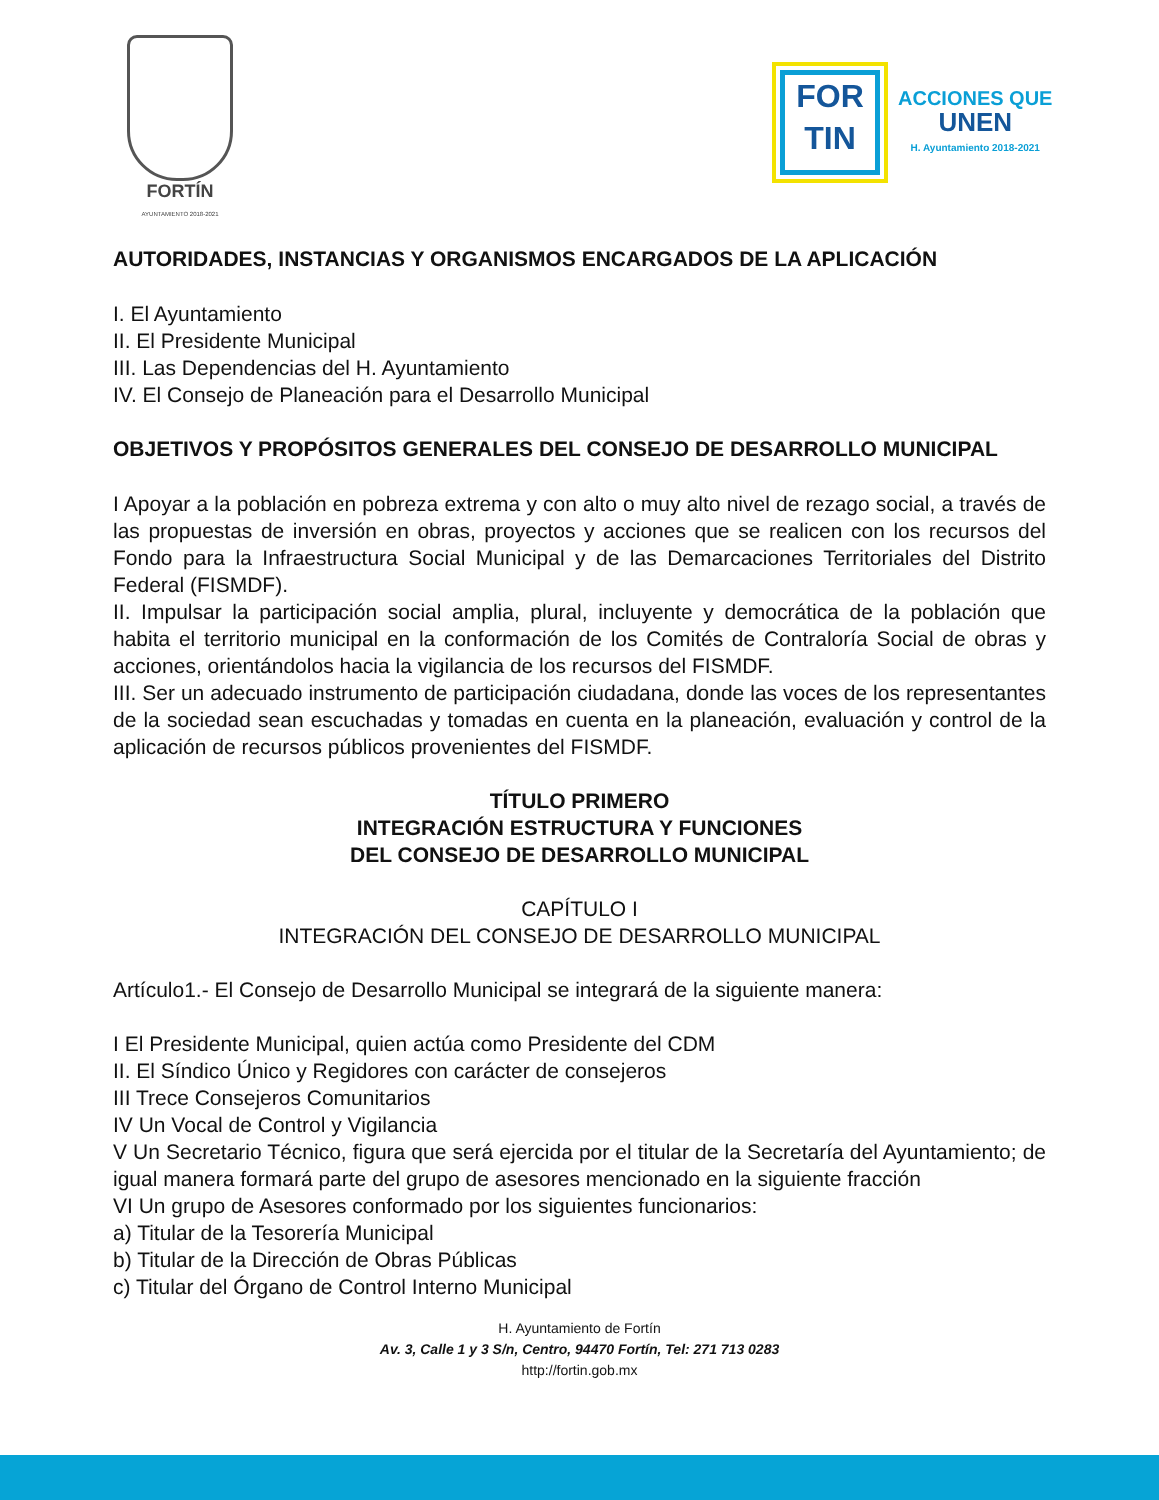FORTÍN
AYUNTAMIENTO 2018-2021
FOR
TIN
ACCIONES QUE
UNEN
H. Ayuntamiento 2018-2021
AUTORIDADES, INSTANCIAS Y ORGANISMOS ENCARGADOS DE LA APLICACIÓN
I. El Ayuntamiento
II. El Presidente Municipal
III. Las Dependencias del H. Ayuntamiento
IV. El Consejo de Planeación para el Desarrollo Municipal
OBJETIVOS Y PROPÓSITOS GENERALES DEL CONSEJO DE DESARROLLO MUNICIPAL
I Apoyar a la población en pobreza extrema y con alto o muy alto nivel de rezago social, a través de las propuestas de inversión en obras, proyectos y acciones que se realicen con los recursos del Fondo para la Infraestructura Social Municipal y de las Demarcaciones Territoriales del Distrito Federal (FISMDF).
II. Impulsar la participación social amplia, plural, incluyente y democrática de la población que habita el territorio municipal en la conformación de los Comités de Contraloría Social de obras y acciones, orientándolos hacia la vigilancia de los recursos del FISMDF.
III. Ser un adecuado instrumento de participación ciudadana, donde las voces de los representantes de la sociedad sean escuchadas y tomadas en cuenta en la planeación, evaluación y control de la aplicación de recursos públicos provenientes del FISMDF.
TÍTULO PRIMERO
INTEGRACIÓN ESTRUCTURA Y FUNCIONES
DEL CONSEJO DE DESARROLLO MUNICIPAL
CAPÍTULO I
INTEGRACIÓN DEL CONSEJO DE DESARROLLO MUNICIPAL
Artículo1.- El Consejo de Desarrollo Municipal se integrará de la siguiente manera:
I El Presidente Municipal, quien actúa como Presidente del CDM
II. El Síndico Único y Regidores con carácter de consejeros
III Trece Consejeros Comunitarios
IV Un Vocal de Control y Vigilancia
V Un Secretario Técnico, figura que será ejercida por el titular de la Secretaría del Ayuntamiento; de igual manera formará parte del grupo de asesores mencionado en la siguiente fracción
VI Un grupo de Asesores conformado por los siguientes funcionarios:
a) Titular de la Tesorería Municipal
b) Titular de la Dirección de Obras Públicas
c) Titular del Órgano de Control Interno Municipal
H. Ayuntamiento de Fortín
Av. 3, Calle 1 y 3 S/n, Centro, 94470 Fortín, Tel: 271 713 0283
http://fortin.gob.mx